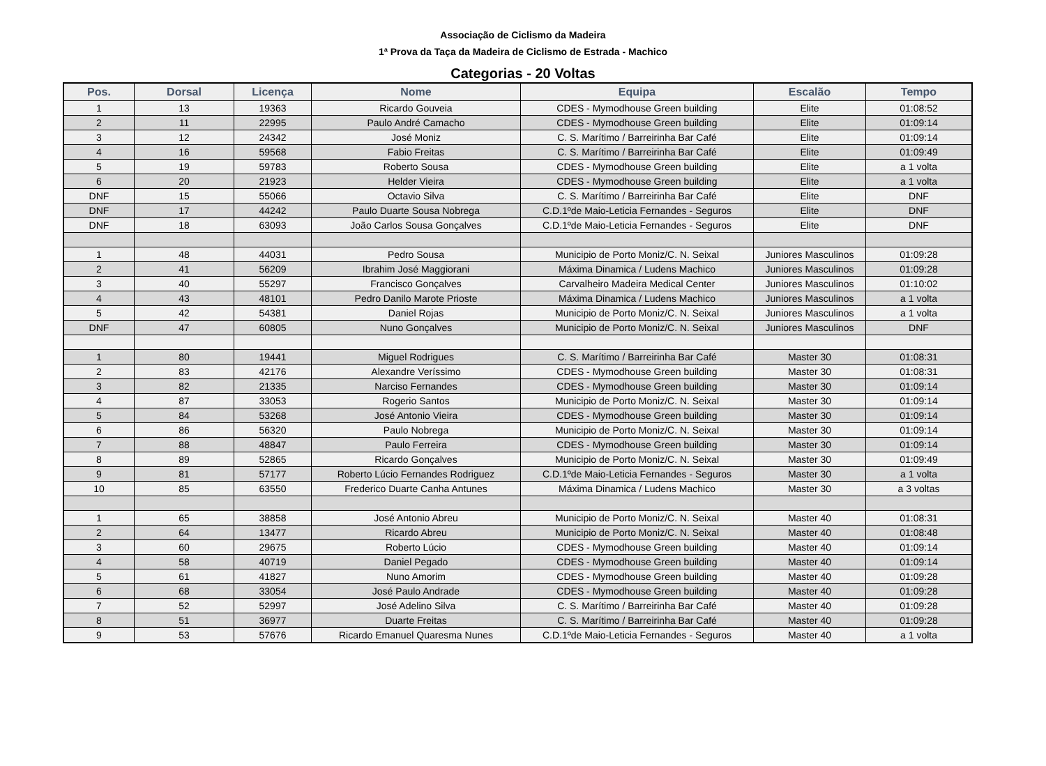Associação de Ciclismo da Madeira
1ª Prova da Taça da Madeira de Ciclismo de Estrada - Machico
Categorias - 20 Voltas
| Pos. | Dorsal | Licença | Nome | Equipa | Escalão | Tempo |
| --- | --- | --- | --- | --- | --- | --- |
| 1 | 13 | 19363 | Ricardo Gouveia | CDES - Mymodhouse Green building | Elite | 01:08:52 |
| 2 | 11 | 22995 | Paulo André Camacho | CDES - Mymodhouse Green building | Elite | 01:09:14 |
| 3 | 12 | 24342 | José Moniz | C. S. Marítimo / Barreirinha Bar Café | Elite | 01:09:14 |
| 4 | 16 | 59568 | Fabio Freitas | C. S. Marítimo / Barreirinha Bar Café | Elite | 01:09:49 |
| 5 | 19 | 59783 | Roberto Sousa | CDES - Mymodhouse Green building | Elite | a 1 volta |
| 6 | 20 | 21923 | Helder Vieira | CDES - Mymodhouse Green building | Elite | a 1 volta |
| DNF | 15 | 55066 | Octavio Silva | C. S. Marítimo / Barreirinha Bar Café | Elite | DNF |
| DNF | 17 | 44242 | Paulo Duarte Sousa Nobrega | C.D.1ºde Maio-Leticia Fernandes - Seguros | Elite | DNF |
| DNF | 18 | 63093 | João Carlos Sousa Gonçalves | C.D.1ºde Maio-Leticia Fernandes - Seguros | Elite | DNF |
| 1 | 48 | 44031 | Pedro Sousa | Municipio de Porto Moniz/C. N. Seixal | Juniores Masculinos | 01:09:28 |
| 2 | 41 | 56209 | Ibrahim José Maggiorani | Máxima Dinamica / Ludens Machico | Juniores Masculinos | 01:09:28 |
| 3 | 40 | 55297 | Francisco Gonçalves | Carvalheiro Madeira Medical Center | Juniores Masculinos | 01:10:02 |
| 4 | 43 | 48101 | Pedro Danilo Marote Prioste | Máxima Dinamica / Ludens Machico | Juniores Masculinos | a 1 volta |
| 5 | 42 | 54381 | Daniel Rojas | Municipio de Porto Moniz/C. N. Seixal | Juniores Masculinos | a 1 volta |
| DNF | 47 | 60805 | Nuno Gonçalves | Municipio de Porto Moniz/C. N. Seixal | Juniores Masculinos | DNF |
| 1 | 80 | 19441 | Miguel Rodrigues | C. S. Marítimo / Barreirinha Bar Café | Master 30 | 01:08:31 |
| 2 | 83 | 42176 | Alexandre Veríssimo | CDES - Mymodhouse Green building | Master 30 | 01:08:31 |
| 3 | 82 | 21335 | Narciso Fernandes | CDES - Mymodhouse Green building | Master 30 | 01:09:14 |
| 4 | 87 | 33053 | Rogerio Santos | Municipio de Porto Moniz/C. N. Seixal | Master 30 | 01:09:14 |
| 5 | 84 | 53268 | José Antonio Vieira | CDES - Mymodhouse Green building | Master 30 | 01:09:14 |
| 6 | 86 | 56320 | Paulo Nobrega | Municipio de Porto Moniz/C. N. Seixal | Master 30 | 01:09:14 |
| 7 | 88 | 48847 | Paulo Ferreira | CDES - Mymodhouse Green building | Master 30 | 01:09:14 |
| 8 | 89 | 52865 | Ricardo Gonçalves | Municipio de Porto Moniz/C. N. Seixal | Master 30 | 01:09:49 |
| 9 | 81 | 57177 | Roberto Lúcio Fernandes Rodriguez | C.D.1ºde Maio-Leticia Fernandes - Seguros | Master 30 | a 1 volta |
| 10 | 85 | 63550 | Frederico Duarte Canha Antunes | Máxima Dinamica / Ludens Machico | Master 30 | a 3 voltas |
| 1 | 65 | 38858 | José Antonio Abreu | Municipio de Porto Moniz/C. N. Seixal | Master 40 | 01:08:31 |
| 2 | 64 | 13477 | Ricardo Abreu | Municipio de Porto Moniz/C. N. Seixal | Master 40 | 01:08:48 |
| 3 | 60 | 29675 | Roberto Lúcio | CDES - Mymodhouse Green building | Master 40 | 01:09:14 |
| 4 | 58 | 40719 | Daniel Pegado | CDES - Mymodhouse Green building | Master 40 | 01:09:14 |
| 5 | 61 | 41827 | Nuno Amorim | CDES - Mymodhouse Green building | Master 40 | 01:09:28 |
| 6 | 68 | 33054 | José Paulo Andrade | CDES - Mymodhouse Green building | Master 40 | 01:09:28 |
| 7 | 52 | 52997 | José Adelino Silva | C. S. Marítimo / Barreirinha Bar Café | Master 40 | 01:09:28 |
| 8 | 51 | 36977 | Duarte Freitas | C. S. Marítimo / Barreirinha Bar Café | Master 40 | 01:09:28 |
| 9 | 53 | 57676 | Ricardo Emanuel Quaresma Nunes | C.D.1ºde Maio-Leticia Fernandes - Seguros | Master 40 | a 1 volta |